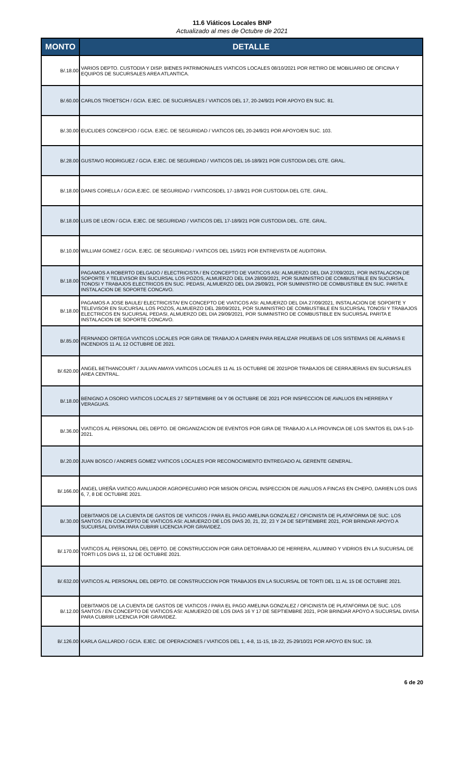11.6 Viáticos Locales BNP
Actualizado al mes de Octubre de 2021
| MONTO | DETALLE |
| --- | --- |
| B/.18.00 | VARIOS DEPTO. CUSTODIA Y DISP. BIENES PATRIMONIALES VIATICOS LOCALES 08/10/2021 POR RETIRO DE MOBILIARIO DE OFICINA Y EQUIPOS DE SUCURSALES AREA ATLANTICA. |
| B/.60.00 | CARLOS TROETSCH / GCIA. EJEC. DE SUCURSALES / VIATICOS DEL 17, 20-24/9/21 POR APOYO EN SUC. 81. |
| B/.30.00 | EUCLIDES CONCEPCIO / GCIA. EJEC. DE SEGURIDAD / VIATICOS DEL 20-24/9/21 POR APOYO/EN SUC. 103. |
| B/.28.00 | GUSTAVO RODRIGUEZ / GCIA. EJEC. DE SEGURIDAD / VIATICOS DEL 16-18/9/21 POR CUSTODIA DEL GTE. GRAL. |
| B/.18.00 | DANIS CORELLA / GCIA.EJEC. DE SEGURIDAD / VIATICOSDEL 17-18/9/21 POR CUSTODIA DEL GTE. GRAL. |
| B/.18.00 | LUIS DE LEON / GCIA. EJEC. DE SEGURIDAD / VIATICOS DEL 17-18/9/21 POR CUSTODIA DEL. GTE. GRAL. |
| B/.10.00 | WILLIAM GOMEZ / GCIA. EJEC. DE SEGURIDAD / VIATICOS DEL 15/9/21 POR ENTREVISTA DE AUDITORIA. |
| B/.18.00 | PAGAMOS A ROBERTO DELGADO / ELECTRICISTA / EN CONCEPTO DE VIATICOS ASI: ALMUERZO DEL DIA 27/09/2021, POR INSTALACION DE SOPORTE Y TELEVISOR EN SUCURSAL LOS POZOS, ALMUERZO DEL DIA 28/09/2021, POR SUMINISTRO DE COMBUSTIBLE EN SUCURSAL TONOSI Y TRABAJOS ELECTRICOS EN SUC. PEDASI, ALMUERZO DEL DIA 29/09/21, POR SUMINISTRO DE COMBUSTIBLE EN SUC. PARITA E INSTALACION DE SOPORTE CONCAVO. |
| B/.18.00 | PAGAMOS A JOSE BAULE/ ELECTRICISTA/ EN CONCEPTO DE VIATICOS ASI: ALMUERZO DEL DIA 27/09/2021, INSTALACION DE SOPORTE Y TELEVISOR EN SUCURSAL LOS POZOS, ALMUERZO DEL 28/09/2021, POR SUMINISTRO DE COMBUSTIBLE EN SUCURSAL TONOSI Y TRABAJOS ELECTRICOS EN SUCURSAL PEDASI, ALMUERZO DEL DIA 29/09/2021, POR SUMINISTRO DE COMBUSTIBLE EN SUCURSAL PARITA E INSTALACION DE SOPORTE CONCAVO. |
| B/.85.00 | FERNANDO ORTEGA VIATICOS LOCALES POR GIRA DE TRABAJO A DARIEN PARA REALIZAR PRUEBAS DE LOS SISTEMAS DE ALARMAS E INCENDIOS 11 AL 12 OCTUBRE DE 2021. |
| B/.620.00 | ANGEL BETHANCOURT / JULIAN AMAYA VIATICOS LOCALES 11 AL 15 OCTUBRE DE 2021POR TRABAJOS DE CERRAJERIAS EN SUCURSALES AREA CENTRAL. |
| B/.18.00 | BENIGNO A OSORIO VIATICOS LOCALES 27 SEPTIEMBRE 04 Y 06 OCTUBRE DE 2021 POR INSPECCION DE AVALUOS EN HERRERA Y VERAGUAS. |
| B/.36.00 | VIATICOS AL PERSONAL DEL DEPTO. DE ORGANIZACION DE EVENTOS POR GIRA DE TRABAJO A LA PROVINCIA DE LOS SANTOS EL DIA 5-10-2021. |
| B/.20.00 | JUAN BOSCO / ANDRES GOMEZ VIATICOS LOCALES POR RECONOCIMIENTO ENTREGADO AL GERENTE GENERAL. |
| B/.166.00 | ANGEL UREÑA VIATICO AVALUADOR AGROPECUARIO POR MISION OFICIAL INSPECCION DE AVALUOS A FINCAS EN CHEPO, DARIEN LOS DIAS 6, 7, 8 DE OCTUBRE 2021. |
| B/.30.00 | DEBITAMOS DE LA CUENTA DE GASTOS DE VIATICOS / PARA EL PAGO AMELINA GONZALEZ / OFICINISTA DE PLATAFORMA DE SUC. LOS SANTOS / EN CONCEPTO DE VIATICOS ASI: ALMUERZO DE LOS DIAS 20, 21, 22, 23 Y 24 DE SEPTIEMBRE 2021, POR BRINDAR APOYO A SUCURSAL DIVISA PARA CUBRIR LICENCIA POR GRAVIDEZ. |
| B/.170.00 | VIATICOS AL PERSONAL DEL DEPTO. DE CONSTRUCCION POR GIRA DETORABAJO DE HERRERA, ALUMINIO Y VIDRIOS EN LA SUCURSAL DE TORTI LOS DIAS 11, 12 DE OCTUBRE 2021. |
| B/.632.00 | VIATICOS AL PERSONAL DEL DEPTO. DE CONSTRUCCION POR TRABAJOS EN LA SUCURSAL DE TORTI DEL 11 AL 15 DE OCTUBRE 2021. |
| B/.12.00 | DEBITAMOS DE LA CUENTA DE GASTOS DE VIATICOS / PARA EL PAGO AMELINA GONZALEZ / OFICINISTA DE PLATAFORMA DE SUC. LOS SANTOS / EN CONCEPTO DE VIATICOS ASI: ALMUERZO DE LOS DIAS 16 Y 17 DE SEPTIEMBRE 2021, POR BRINDAR APOYO A SUCURSAL DIVISA PARA CUBRIR LICENCIA POR GRAVIDEZ. |
| B/.126.00 | KARLA GALLARDO / GCIA. EJEC. DE OPERACIONES / VIATICOS DEL 1, 4-8, 11-15, 18-22, 25-29/10/21 POR APOYO EN SUC. 19. |
6 de 20